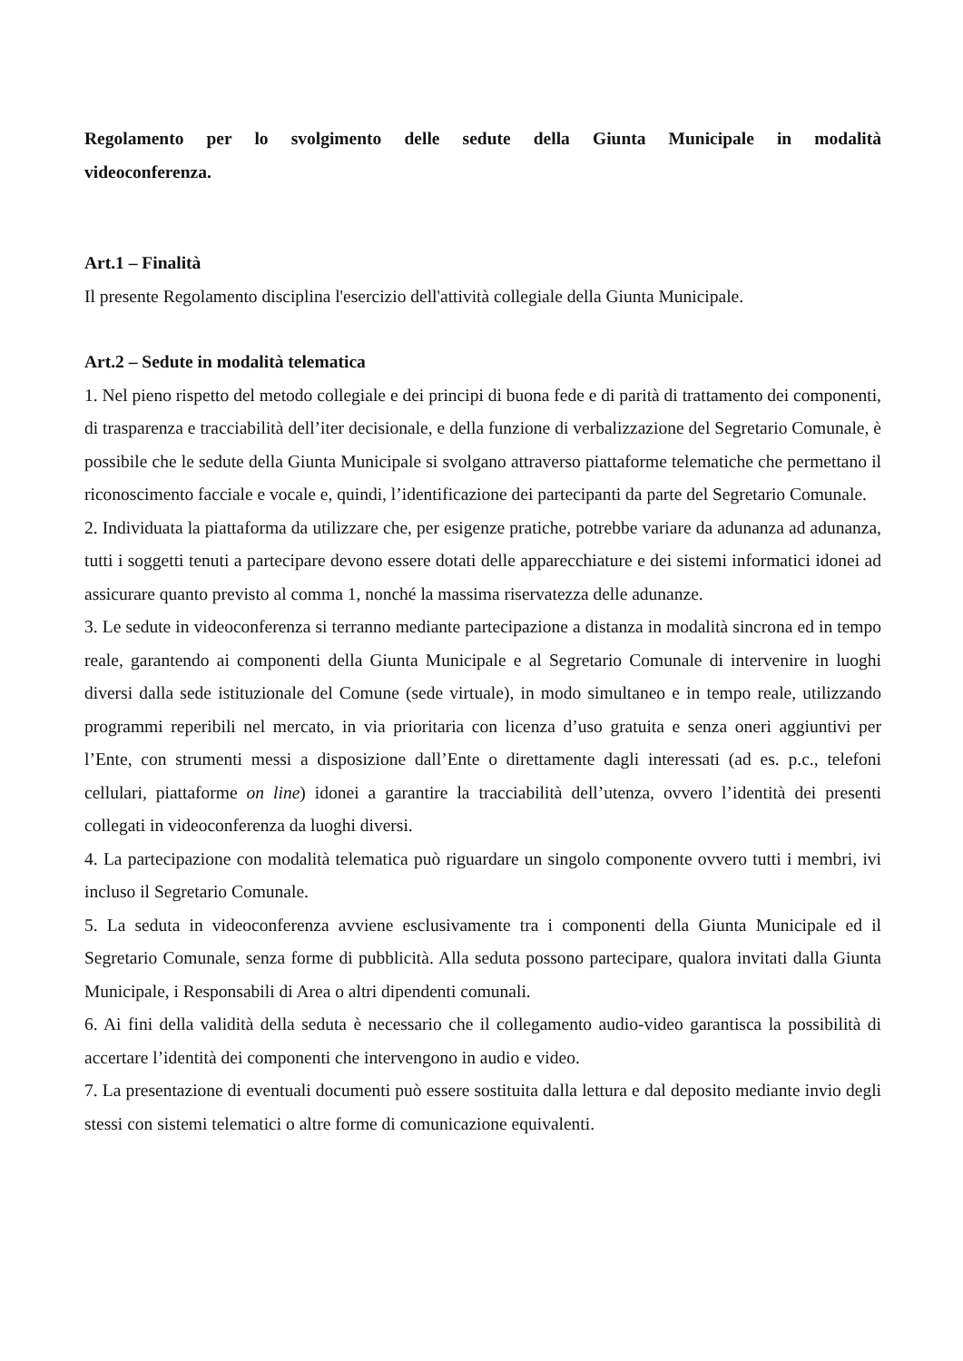Regolamento per lo svolgimento delle sedute della Giunta Municipale in modalità videoconferenza.
Art.1 – Finalità
Il presente Regolamento disciplina l'esercizio dell'attività collegiale della Giunta Municipale.
Art.2 – Sedute in modalità telematica
1. Nel pieno rispetto del metodo collegiale e dei principi di buona fede e di parità di trattamento dei componenti, di trasparenza e tracciabilità dell’iter decisionale, e della funzione di verbalizzazione del Segretario Comunale, è possibile che le sedute della Giunta Municipale si svolgano attraverso piattaforme telematiche che permettano il riconoscimento facciale e vocale e, quindi, l’identificazione dei partecipanti da parte del Segretario Comunale.
2. Individuata la piattaforma da utilizzare che, per esigenze pratiche, potrebbe variare da adunanza ad adunanza, tutti i soggetti tenuti a partecipare devono essere dotati delle apparecchiature e dei sistemi informatici idonei ad assicurare quanto previsto al comma 1, nonché la massima riservatezza delle adunanze.
3. Le sedute in videoconferenza si terranno mediante partecipazione a distanza in modalità sincrona ed in tempo reale, garantendo ai componenti della Giunta Municipale e al Segretario Comunale di intervenire in luoghi diversi dalla sede istituzionale del Comune (sede virtuale), in modo simultaneo e in tempo reale, utilizzando programmi reperibili nel mercato, in via prioritaria con licenza d’uso gratuita e senza oneri aggiuntivi per l’Ente, con strumenti messi a disposizione dall’Ente o direttamente dagli interessati (ad es. p.c., telefoni cellulari, piattaforme on line) idonei a garantire la tracciabilità dell’utenza, ovvero l’identità dei presenti collegati in videoconferenza da luoghi diversi.
4. La partecipazione con modalità telematica può riguardare un singolo componente ovvero tutti i membri, ivi incluso il Segretario Comunale.
5. La seduta in videoconferenza avviene esclusivamente tra i componenti della Giunta Municipale ed il Segretario Comunale, senza forme di pubblicità. Alla seduta possono partecipare, qualora invitati dalla Giunta Municipale, i Responsabili di Area o altri dipendenti comunali.
6. Ai fini della validità della seduta è necessario che il collegamento audio-video garantisca la possibilità di accertare l’identità dei componenti che intervengono in audio e video.
7. La presentazione di eventuali documenti può essere sostituita dalla lettura e dal deposito mediante invio degli stessi con sistemi telematici o altre forme di comunicazione equivalenti.